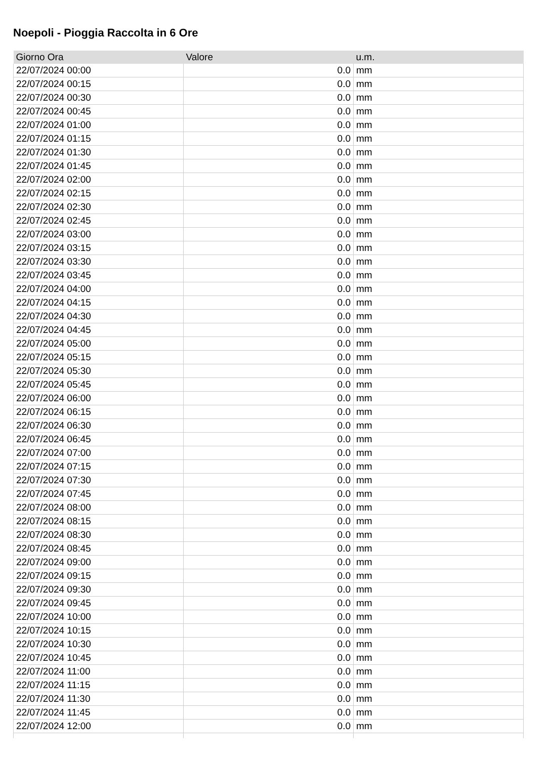Noepoli - Pioggia Raccolta in 6 Ore
| Giorno Ora | Valore | u.m. |
| --- | --- | --- |
| 22/07/2024 00:00 | 0.0 | mm |
| 22/07/2024 00:15 | 0.0 | mm |
| 22/07/2024 00:30 | 0.0 | mm |
| 22/07/2024 00:45 | 0.0 | mm |
| 22/07/2024 01:00 | 0.0 | mm |
| 22/07/2024 01:15 | 0.0 | mm |
| 22/07/2024 01:30 | 0.0 | mm |
| 22/07/2024 01:45 | 0.0 | mm |
| 22/07/2024 02:00 | 0.0 | mm |
| 22/07/2024 02:15 | 0.0 | mm |
| 22/07/2024 02:30 | 0.0 | mm |
| 22/07/2024 02:45 | 0.0 | mm |
| 22/07/2024 03:00 | 0.0 | mm |
| 22/07/2024 03:15 | 0.0 | mm |
| 22/07/2024 03:30 | 0.0 | mm |
| 22/07/2024 03:45 | 0.0 | mm |
| 22/07/2024 04:00 | 0.0 | mm |
| 22/07/2024 04:15 | 0.0 | mm |
| 22/07/2024 04:30 | 0.0 | mm |
| 22/07/2024 04:45 | 0.0 | mm |
| 22/07/2024 05:00 | 0.0 | mm |
| 22/07/2024 05:15 | 0.0 | mm |
| 22/07/2024 05:30 | 0.0 | mm |
| 22/07/2024 05:45 | 0.0 | mm |
| 22/07/2024 06:00 | 0.0 | mm |
| 22/07/2024 06:15 | 0.0 | mm |
| 22/07/2024 06:30 | 0.0 | mm |
| 22/07/2024 06:45 | 0.0 | mm |
| 22/07/2024 07:00 | 0.0 | mm |
| 22/07/2024 07:15 | 0.0 | mm |
| 22/07/2024 07:30 | 0.0 | mm |
| 22/07/2024 07:45 | 0.0 | mm |
| 22/07/2024 08:00 | 0.0 | mm |
| 22/07/2024 08:15 | 0.0 | mm |
| 22/07/2024 08:30 | 0.0 | mm |
| 22/07/2024 08:45 | 0.0 | mm |
| 22/07/2024 09:00 | 0.0 | mm |
| 22/07/2024 09:15 | 0.0 | mm |
| 22/07/2024 09:30 | 0.0 | mm |
| 22/07/2024 09:45 | 0.0 | mm |
| 22/07/2024 10:00 | 0.0 | mm |
| 22/07/2024 10:15 | 0.0 | mm |
| 22/07/2024 10:30 | 0.0 | mm |
| 22/07/2024 10:45 | 0.0 | mm |
| 22/07/2024 11:00 | 0.0 | mm |
| 22/07/2024 11:15 | 0.0 | mm |
| 22/07/2024 11:30 | 0.0 | mm |
| 22/07/2024 11:45 | 0.0 | mm |
| 22/07/2024 12:00 | 0.0 | mm |